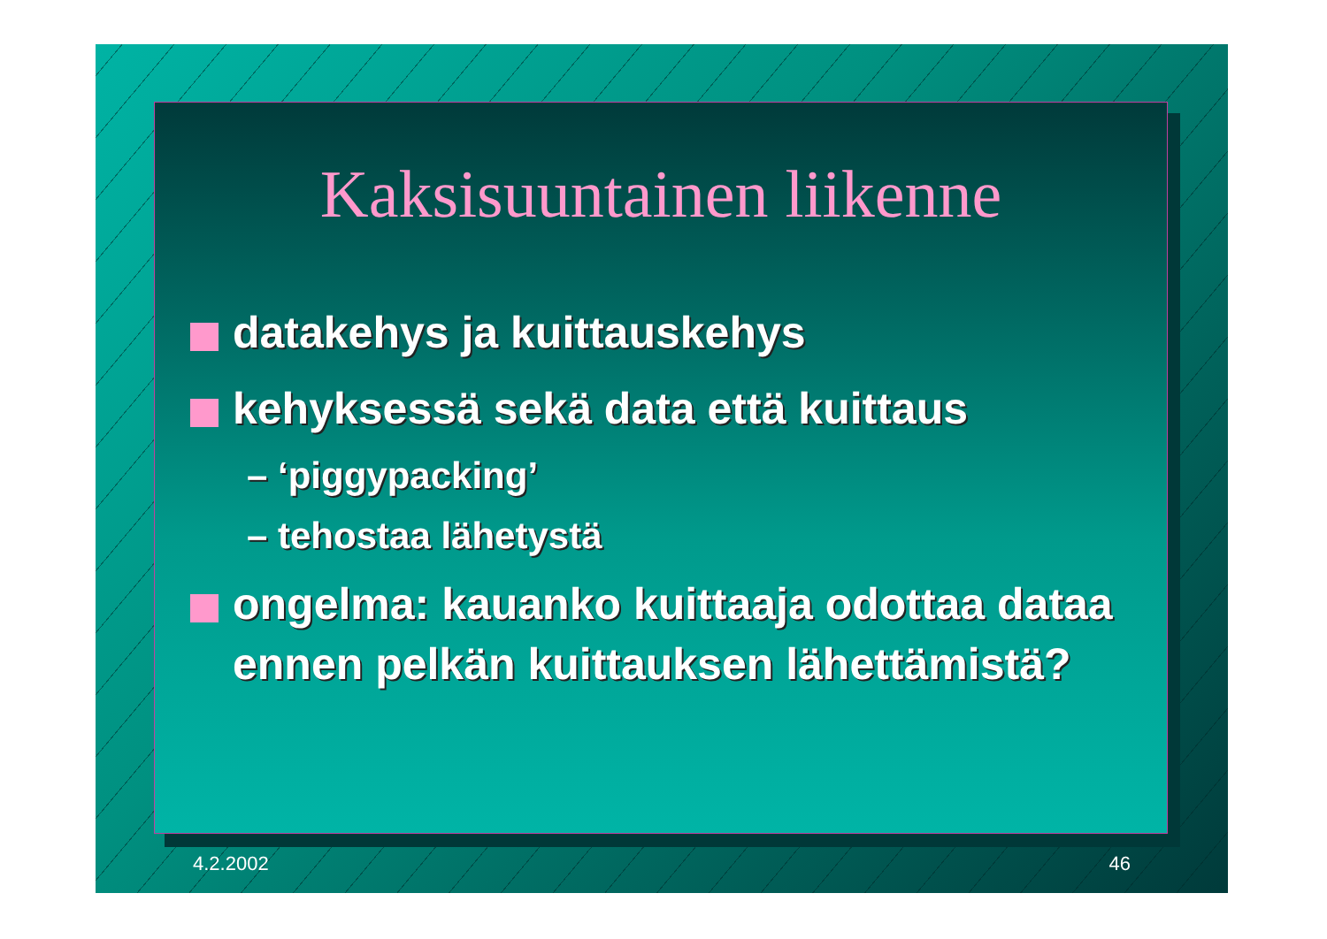Kaksisuuntainen liikenne
datakehys ja kuittauskehys
kehyksessä sekä data että kuittaus
– ‘piggypacking’
– tehostaa lähetystä
ongelma: kauanko kuittaaja odottaa dataa ennen pelkän kuittauksen lähettämistä?
4.2.2002 46